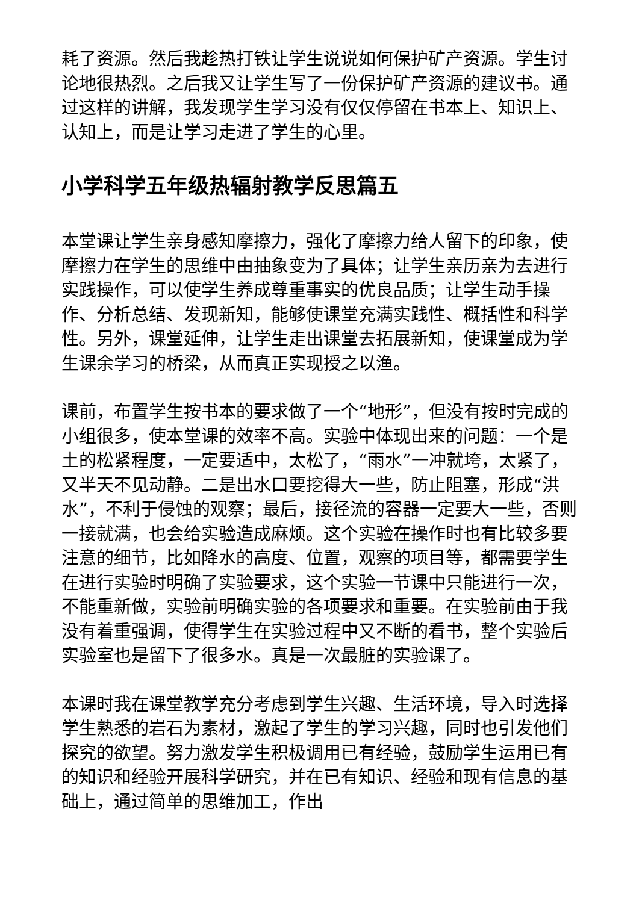耗了资源。然后我趁热打铁让学生说说如何保护矿产资源。学生讨论地很热烈。之后我又让学生写了一份保护矿产资源的建议书。通过这样的讲解，我发现学生学习没有仅仅停留在书本上、知识上、认知上，而是让学习走进了学生的心里。
小学科学五年级热辐射教学反思篇五
本堂课让学生亲身感知摩擦力，强化了摩擦力给人留下的印象，使摩擦力在学生的思维中由抽象变为了具体；让学生亲历亲为去进行实践操作，可以使学生养成尊重事实的优良品质；让学生动手操作、分析总结、发现新知，能够使课堂充满实践性、概括性和科学性。另外，课堂延伸，让学生走出课堂去拓展新知，使课堂成为学生课余学习的桥梁，从而真正实现授之以渔。
课前，布置学生按书本的要求做了一个“地形”，但没有按时完成的小组很多，使本堂课的效率不高。实验中体现出来的问题：一个是土的松紧程度，一定要适中，太松了，“雨水”一冲就垮，太紧了，又半天不见动静。二是出水口要挖得大一些，防止阻塞，形成“洪水”，不利于侵蚀的观察；最后，接径流的容器一定要大一些，否则一接就满，也会给实验造成麻烦。这个实验在操作时也有比较多要注意的细节，比如降水的高度、位置，观察的项目等，都需要学生在进行实验时明确了实验要求，这个实验一节课中只能进行一次，不能重新做，实验前明确实验的各项要求和重要。在实验前由于我没有着重强调，使得学生在实验过程中又不断的看书，整个实验后实验室也是留下了很多水。真是一次最脏的实验课了。
本课时我在课堂教学充分考虑到学生兴趣、生活环境，导入时选择学生熟悉的岩石为素材，激起了学生的学习兴趣，同时也引发他们探究的欲望。努力激发学生积极调用已有经验，鼓励学生运用已有的知识和经验开展科学研究，并在已有知识、经验和现有信息的基础上，通过简单的思维加工，作出